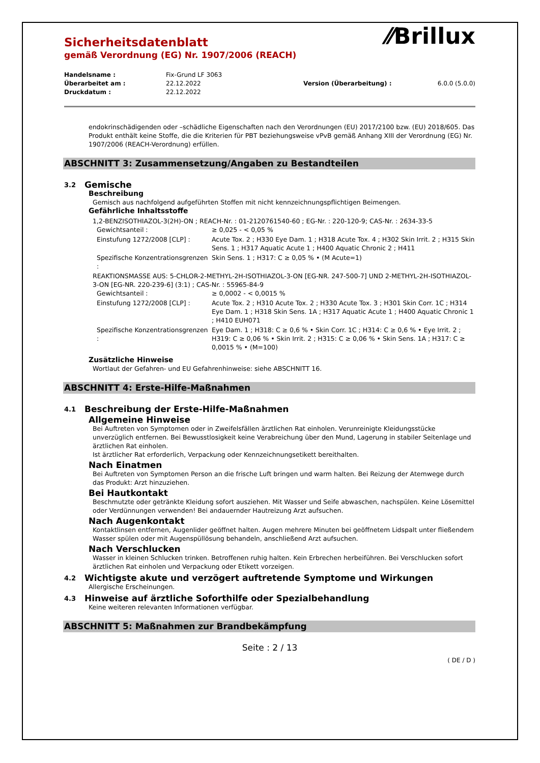⁄⁄Brillux
Sicherheitsdatenblatt
gemäß Verordnung (EG) Nr. 1907/2006 (REACH)
| Handelsname : | Fix-Grund LF 3063 | | |
| Überarbeitet am : | 22.12.2022 | Version (Überarbeitung) : | 6.0.0 (5.0.0) |
| Druckdatum : | 22.12.2022 | | |
endokrinschädigenden oder –schädliche Eigenschaften nach den Verordnungen (EU) 2017/2100 bzw. (EU) 2018/605. Das Produkt enthält keine Stoffe, die die Kriterien für PBT beziehungsweise vPvB gemäß Anhang XIII der Verordnung (EG) Nr. 1907/2006 (REACH-Verordnung) erfüllen.
ABSCHNITT 3: Zusammensetzung/Angaben zu Bestandteilen
3.2 Gemische
Beschreibung
Gemisch aus nachfolgend aufgeführten Stoffen mit nicht kennzeichnungspflichtigen Beimengen.
Gefährliche Inhaltsstoffe
1,2-BENZISOTHIAZOL-3(2H)-ON ; REACH-Nr. : 01-2120761540-60 ; EG-Nr. : 220-120-9; CAS-Nr. : 2634-33-5
| Gewichtsanteil : | ≥ 0,025 - < 0,05 % |
| Einstufung 1272/2008 [CLP] : | Acute Tox. 2 ; H330 Eye Dam. 1 ; H318 Acute Tox. 4 ; H302 Skin Irrit. 2 ; H315 Skin Sens. 1 ; H317 Aquatic Acute 1 ; H400 Aquatic Chronic 2 ; H411 |
| Spezifische Konzentrationsgrenzen : | Skin Sens. 1 ; H317: C ≥ 0,05 % • (M Acute=1) |
REAKTIONSMASSE AUS: 5-CHLOR-2-METHYL-2H-ISOTHIAZOL-3-ON [EG-NR. 247-500-7] UND 2-METHYL-2H-ISOTHIAZOL-3-ON [EG-NR. 220-239-6] (3:1) ; CAS-Nr. : 55965-84-9
| Gewichtsanteil : | ≥ 0,0002 - < 0,0015 % |
| Einstufung 1272/2008 [CLP] : | Acute Tox. 2 ; H310 Acute Tox. 2 ; H330 Acute Tox. 3 ; H301 Skin Corr. 1C ; H314 Eye Dam. 1 ; H318 Skin Sens. 1A ; H317 Aquatic Acute 1 ; H400 Aquatic Chronic 1 ; H410 EUH071 |
| Spezifische Konzentrationsgrenzen : | Eye Dam. 1 ; H318: C ≥ 0,6 % • Skin Corr. 1C ; H314: C ≥ 0,6 % • Eye Irrit. 2 ; H319: C ≥ 0,06 % • Skin Irrit. 2 ; H315: C ≥ 0,06 % • Skin Sens. 1A ; H317: C ≥ 0,0015 % • (M=100) |
Zusätzliche Hinweise
Wortlaut der Gefahren- und EU Gefahrenhinweise: siehe ABSCHNITT 16.
ABSCHNITT 4: Erste-Hilfe-Maßnahmen
4.1 Beschreibung der Erste-Hilfe-Maßnahmen
Allgemeine Hinweise
Bei Auftreten von Symptomen oder in Zweifelsfällen ärztlichen Rat einholen. Verunreinigte Kleidungsstücke unverzüglich entfernen. Bei Bewusstlosigkeit keine Verabreichung über den Mund, Lagerung in stabiler Seitenlage und ärztlichen Rat einholen.
Ist ärztlicher Rat erforderlich, Verpackung oder Kennzeichnungsetikett bereithalten.
Nach Einatmen
Bei Auftreten von Symptomen Person an die frische Luft bringen und warm halten. Bei Reizung der Atemwege durch das Produkt: Arzt hinzuziehen.
Bei Hautkontakt
Beschmutzte oder getränkte Kleidung sofort ausziehen. Mit Wasser und Seife abwaschen, nachspülen. Keine Lösemittel oder Verdünnungen verwenden! Bei andauernder Hautreizung Arzt aufsuchen.
Nach Augenkontakt
Kontaktlinsen entfernen, Augenlider geöffnet halten. Augen mehrere Minuten bei geöffnetem Lidspalt unter fließendem Wasser spülen oder mit Augenspüllösung behandeln, anschließend Arzt aufsuchen.
Nach Verschlucken
Wasser in kleinen Schlucken trinken. Betroffenen ruhig halten. Kein Erbrechen herbeiführen. Bei Verschlucken sofort ärztlichen Rat einholen und Verpackung oder Etikett vorzeigen.
4.2 Wichtigste akute und verzögert auftretende Symptome und Wirkungen
Allergische Erscheinungen.
4.3 Hinweise auf ärztliche Soforthilfe oder Spezialbehandlung
Keine weiteren relevanten Informationen verfügbar.
ABSCHNITT 5: Maßnahmen zur Brandbekämpfung
Seite : 2 / 13
( DE / D )